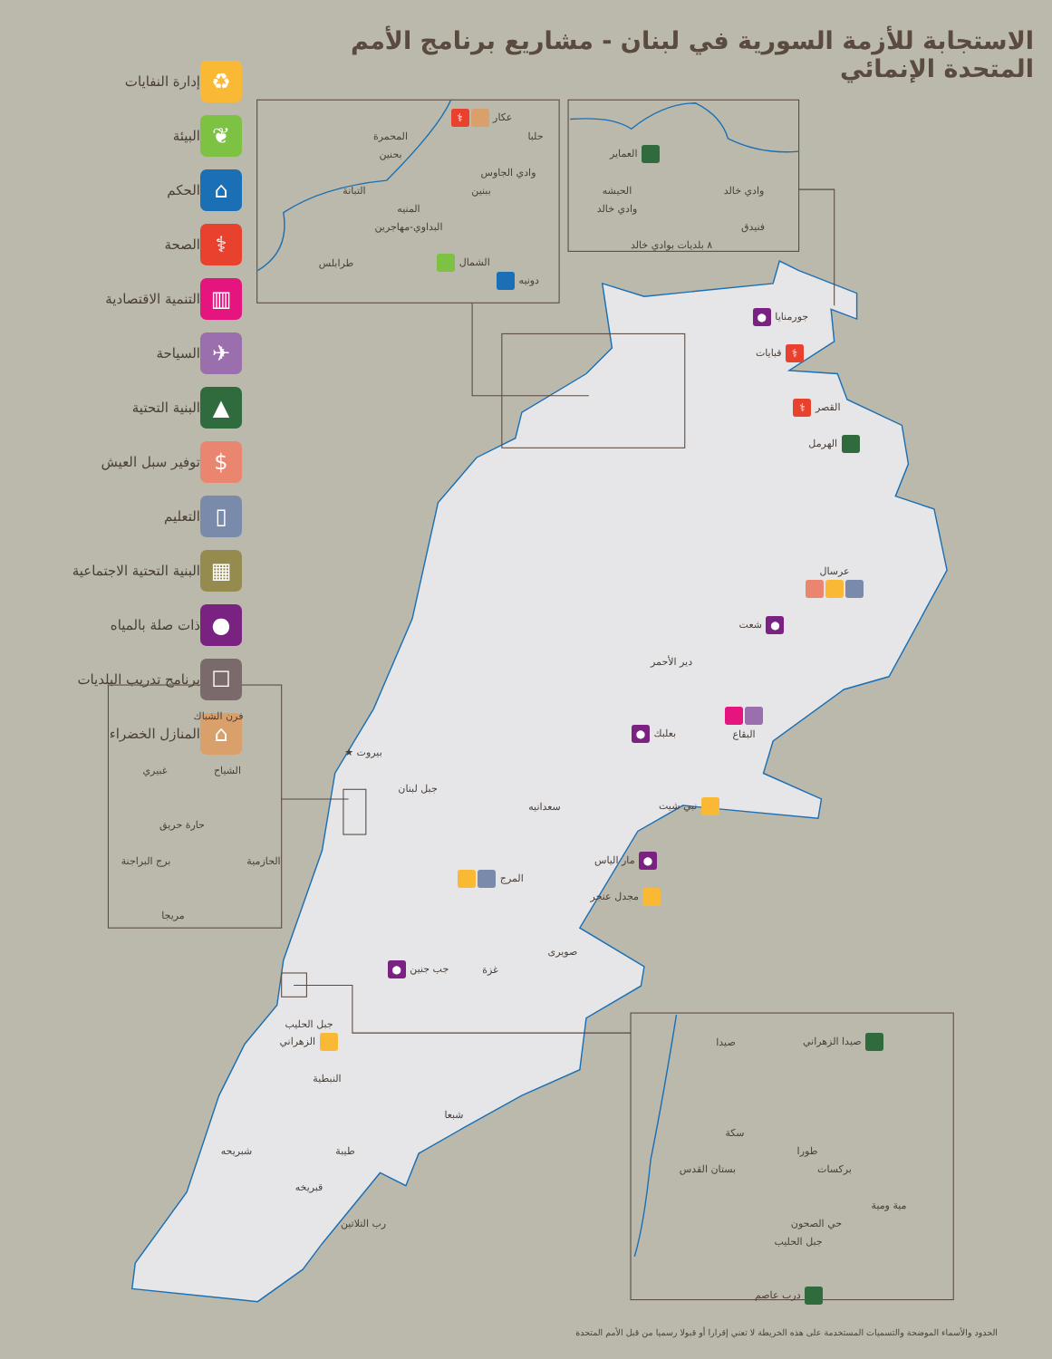الاستجابة للأزمة السورية في لبنان - مشاريع برنامج الأمم المتحدة الإنمائي
إدارة النفايات
♻
البيئة
❦
الحكم
⌂
الصحة
⚕
التنمية الاقتصادية
▥
السياحة
✈
البنية التحتية
▲
توفير سبل العيش
$
التعليم
▯
البنية التحتية الاجتماعية
▦
ذات صلة بالمياه
●
برنامج تدريب البلديات
☐
المنازل الخضراء
⌂
عكار ⚕
حلبا
المحمرة
بحنين
وادي الجاوس
التبانة
ببنين
المنيه
البداوي-مهاجرين
طرابلس
الشمال
دونيه
العماير
وادي خالد
الحيشه
وادي خالد
فنيدق
٨ بلديات بوادي خالد
جورمنايا ●
⚕ قبايات
القصر ⚕
الهرمل
عرسال
● شعت
دير الأحمر
البقاع
بعلبك ●
بيروت ★
جبل لبنان
نبي شيت
سعدانيه
● مار الياس
المرج
مجدل عنجر
صويرى
غزة
جب جنين ●
جبل الحليب
الزهراني
النبطية
شبعا
شبريحه
طيبة
قبريخه
رب التلاتين
فرن الشباك
الشياح
غبيري
حارة حريق
الحازمية
برج البراجنة
مريجا
صيدا
صيدا الزهراني
سكة
طورا
بستان القدس
بركسات
مية ومية
حي الصحون
جبل الحليب
درب عاصم
الحدود والأسماء الموضحة والتسميات المستخدمة على هذه الخريطة لا تعني إقرارا أو قبولا رسميا من قبل الأمم المتحدة